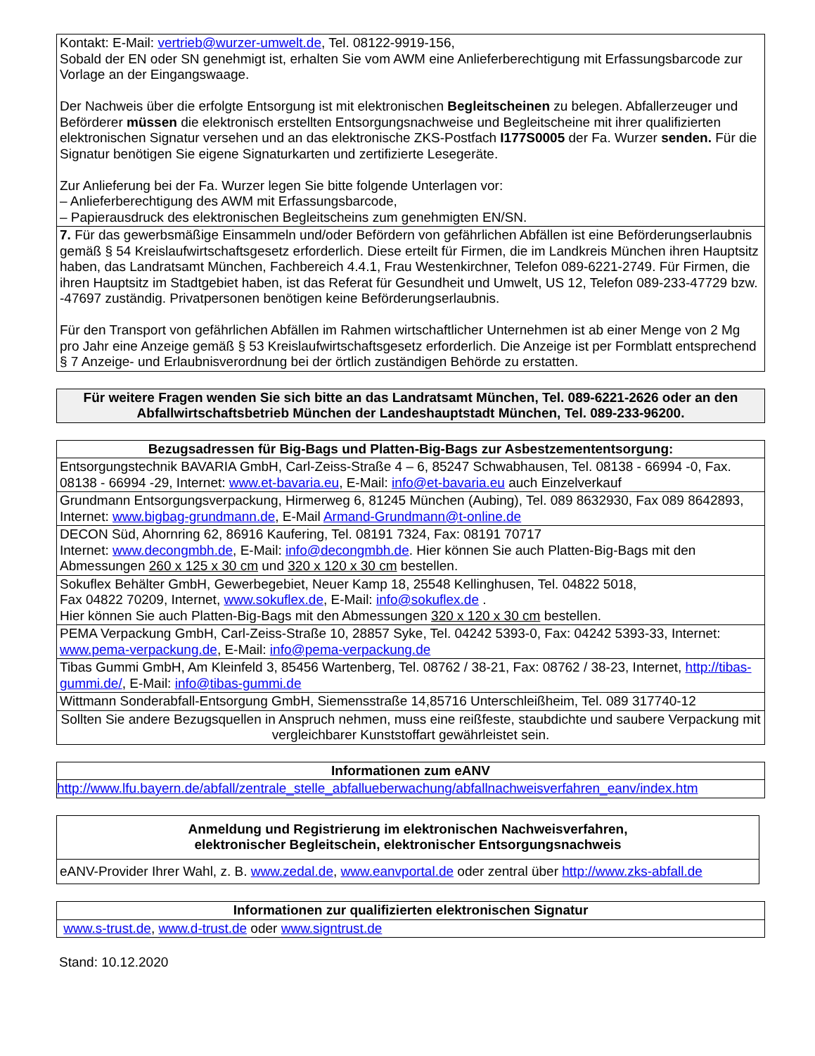| Kontakt: E-Mail: vertrieb@wurzer-umwelt.de , Tel. 08122-9919-156, Sobald der EN oder SN genehmigt ist, erhalten Sie vom AWM eine Anlieferberechtigung mit Erfassungsbarcode zur Vorlage an der Eingangswaage. Der Nachweis über die erfolgte Entsorgung ist mit elektronischen Begleitscheinen zu belegen. Abfallerzeuger und Beförderer müssen die elektronisch erstellten Entsorgungsnachweise und Begleitscheine mit ihrer qualifizierten elektronischen Signatur versehen und an das elektronische ZKS-Postfach I177S0005 der Fa. Wurzer senden. Für die Signatur benötigen Sie eigene Signaturkarten und zertifizierte Lesegeräte. Zur Anlieferung bei der Fa. Wurzer legen Sie bitte folgende Unterlagen vor: – Anlieferberechtigung des AWM mit Erfassungsbarcode, – Papierausdruck des elektronischen Begleitscheins zum genehmigten EN/SN. |
| 7. Für das gewerbsmäßige Einsammeln und/oder Befördern von gefährlichen Abfällen ist eine Beförderungserlaubnis gemäß § 54 Kreislaufwirtschaftsgesetz erforderlich. Diese erteilt für Firmen, die im Landkreis München ihren Hauptsitz haben, das Landratsamt München, Fachbereich 4.4.1, Frau Westenkirchner, Telefon 089-6221-2749. Für Firmen, die ihren Hauptsitz im Stadtgebiet haben, ist das Referat für Gesundheit und Umwelt, US 12, Telefon 089-233-47729 bzw. -47697 zuständig. Privatpersonen benötigen keine Beförderungserlaubnis. Für den Transport von gefährlichen Abfällen im Rahmen wirtschaftlicher Unternehmen ist ab einer Menge von 2 Mg pro Jahr eine Anzeige gemäß § 53 Kreislaufwirtschaftsgesetz erforderlich. Die Anzeige ist per Formblatt entsprechend § 7 Anzeige- und Erlaubnisverordnung bei der örtlich zuständigen Behörde zu erstatten. |
| Für weitere Fragen wenden Sie sich bitte an das Landratsamt München, Tel. 089-6221-2626 oder an den Abfallwirtschaftsbetrieb München der Landeshauptstadt München, Tel. 089-233-96200. |
| Bezugsadressen für Big-Bags und Platten-Big-Bags zur Asbestzemententsorgung: |
| --- |
| Entsorgungstechnik BAVARIA GmbH, Carl-Zeiss-Straße 4 – 6, 85247 Schwabhausen, Tel. 08138 - 66994 -0, Fax. 08138 - 66994 -29, Internet: www.et-bavaria.eu , E-Mail: info@et-bavaria.eu auch Einzelverkauf |
| Grundmann Entsorgungsverpackung, Hirmerweg 6, 81245 München (Aubing), Tel. 089 8632930, Fax 089 8642893, Internet: www.bigbag-grundmann.de , E-Mail Armand-Grundmann@t-online.de |
| DECON Süd, Ahornring 62, 86916 Kaufering, Tel. 08191 7324, Fax: 08191 70717 Internet: www.decongmbh.de , E-Mail: info@decongmbh.de . Hier können Sie auch Platten-Big-Bags mit den Abmessungen 260 x 125 x 30 cm und 320 x 120 x 30 cm bestellen. |
| Sokuflex Behälter GmbH, Gewerbegebiet, Neuer Kamp 18, 25548 Kellinghusen, Tel. 04822 5018, Fax 04822 70209, Internet, www.sokuflex.de , E-Mail: info@sokuflex.de . Hier können Sie auch Platten-Big-Bags mit den Abmessungen 320 x 120 x 30 cm bestellen. |
| PEMA Verpackung GmbH, Carl-Zeiss-Straße 10, 28857 Syke, Tel. 04242 5393-0, Fax: 04242 5393-33, Internet: www.pema-verpackung.de , E-Mail: info@pema-verpackung.de |
| Tibas Gummi GmbH, Am Kleinfeld 3, 85456 Wartenberg, Tel. 08762 / 38-21, Fax: 08762 / 38-23, Internet, http://tibas-gummi.de/ , E-Mail: info@tibas-gummi.de |
| Wittmann Sonderabfall-Entsorgung GmbH, Siemensstraße 14,85716 Unterschleißheim, Tel. 089 317740-12 |
| Sollten Sie andere Bezugsquellen in Anspruch nehmen, muss eine reißfeste, staubdichte und saubere Verpackung mit vergleichbarer Kunststoffart gewährleistet sein. |
| Informationen zum eANV |
| --- |
| http://www.lfu.bayern.de/abfall/zentrale_stelle_abfallueberwachung/abfallnachweisverfahren_eanv/index.htm |
| Anmeldung und Registrierung im elektronischen Nachweisverfahren, elektronischer Begleitschein, elektronischer Entsorgungsnachweis |
| --- |
| eANV-Provider Ihrer Wahl, z. B. www.zedal.de , www.eanvportal.de oder zentral über http://www.zks-abfall.de |
| Informationen zur qualifizierten elektronischen Signatur |
| --- |
| www.s-trust.de , www.d-trust.de oder www.signtrust.de |
Stand: 10.12.2020